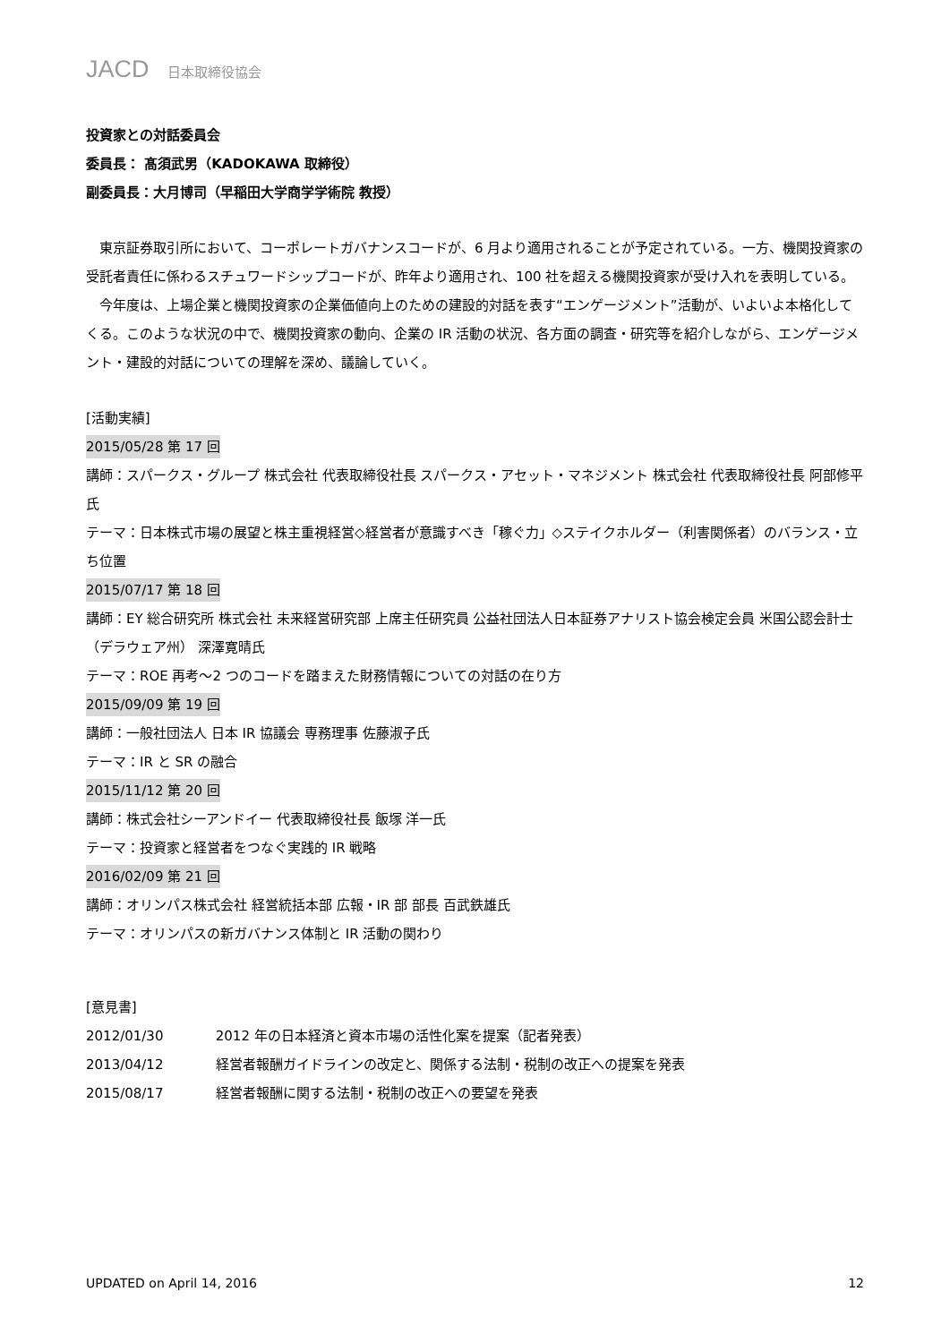JACD 日本取締役協会
投資家との対話委員会
委員長： 髙須武男（KADOKAWA 取締役）
副委員長：大月博司（早稲田大学商学学術院 教授）
　東京証券取引所において、コーポレートガバナンスコードが、6 月より適用されることが予定されている。一方、機関投資家の受託者責任に係わるスチュワードシップコードが、昨年より適用され、100 社を超える機関投資家が受け入れを表明している。
　今年度は、上場企業と機関投資家の企業価値向上のための建設的対話を表す“エンゲージメント”活動が、いよいよ本格化してくる。このような状況の中で、機関投資家の動向、企業の IR 活動の状況、各方面の調査・研究等を紹介しながら、エンゲージメント・建設的対話についての理解を深め、議論していく。
[活動実績]
2015/05/28 第 17 回
講師：スパークス・グループ 株式会社 代表取締役社長 スパークス・アセット・マネジメント 株式会社 代表取締役社長 阿部修平氏
テーマ：日本株式市場の展望と株主重視経営◇経営者が意識すべき「稼ぐ力」◇ステイクホルダー（利害関係者）のバランス・立ち位置
2015/07/17 第 18 回
講師：EY 総合研究所 株式会社 未来経営研究部 上席主任研究員 公益社団法人日本証券アナリスト協会検定会員 米国公認会計士（デラウェア州） 深澤寛晴氏
テーマ：ROE 再考～2 つのコードを踏まえた財務情報についての対話の在り方
2015/09/09 第 19 回
講師：一般社団法人 日本 IR 協議会 専務理事 佐藤淑子氏
テーマ：IR と SR の融合
2015/11/12 第 20 回
講師：株式会社シーアンドイー 代表取締役社長 飯塚 洋一氏
テーマ：投資家と経営者をつなぐ実践的 IR 戦略
2016/02/09 第 21 回
講師：オリンパス株式会社 経営統括本部 広報・IR 部 部長 百武鉄雄氏
テーマ：オリンパスの新ガバナンス体制と IR 活動の関わり
[意見書]
2012/01/30 2012 年の日本経済と資本市場の活性化案を提案（記者発表）
2013/04/12 経営者報酬ガイドラインの改定と、関係する法制・税制の改正への提案を発表
2015/08/17 経営者報酬に関する法制・税制の改正への要望を発表
UPDATED on April 14, 2016 12